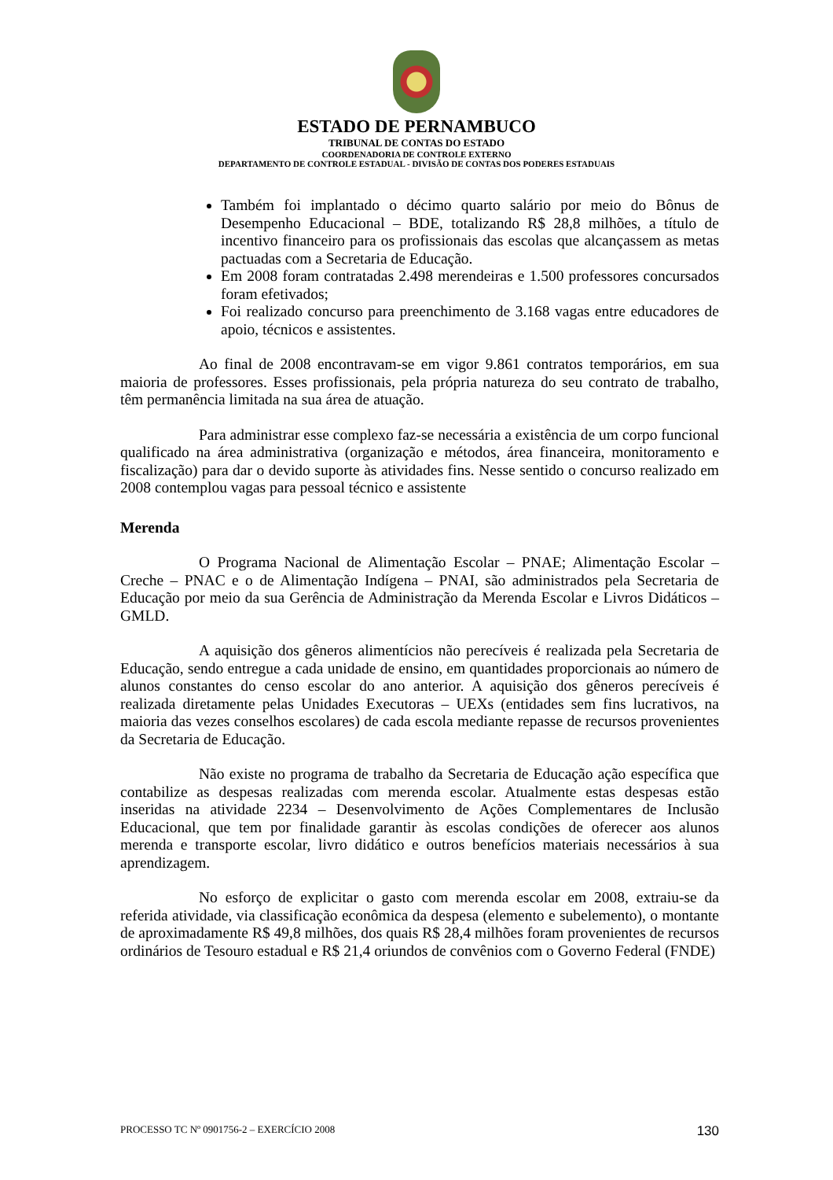ESTADO DE PERNAMBUCO
TRIBUNAL DE CONTAS DO ESTADO
COORDENADORIA DE CONTROLE EXTERNO
DEPARTAMENTO DE CONTROLE ESTADUAL - DIVISÃO DE CONTAS DOS PODERES ESTADUAIS
Também foi implantado o décimo quarto salário por meio do Bônus de Desempenho Educacional – BDE, totalizando R$ 28,8 milhões, a título de incentivo financeiro para os profissionais das escolas que alcançassem as metas pactuadas com a Secretaria de Educação.
Em 2008 foram contratadas 2.498 merendeiras e 1.500 professores concursados foram efetivados;
Foi realizado concurso para preenchimento de 3.168 vagas entre educadores de apoio, técnicos e assistentes.
Ao final de 2008 encontravam-se em vigor 9.861 contratos temporários, em sua maioria de professores. Esses profissionais, pela própria natureza do seu contrato de trabalho, têm permanência limitada na sua área de atuação.
Para administrar esse complexo faz-se necessária a existência de um corpo funcional qualificado na área administrativa (organização e métodos, área financeira, monitoramento e fiscalização) para dar o devido suporte às atividades fins. Nesse sentido o concurso realizado em 2008 contemplou vagas para pessoal técnico e assistente
Merenda
O Programa Nacional de Alimentação Escolar – PNAE; Alimentação Escolar – Creche – PNAC e o de Alimentação Indígena – PNAI, são administrados pela Secretaria de Educação por meio da sua Gerência de Administração da Merenda Escolar e Livros Didáticos – GMLD.
A aquisição dos gêneros alimentícios não perecíveis é realizada pela Secretaria de Educação, sendo entregue a cada unidade de ensino, em quantidades proporcionais ao número de alunos constantes do censo escolar do ano anterior. A aquisição dos gêneros perecíveis é realizada diretamente pelas Unidades Executoras – UEXs (entidades sem fins lucrativos, na maioria das vezes conselhos escolares) de cada escola mediante repasse de recursos provenientes da Secretaria de Educação.
Não existe no programa de trabalho da Secretaria de Educação ação específica que contabilize as despesas realizadas com merenda escolar. Atualmente estas despesas estão inseridas na atividade 2234 – Desenvolvimento de Ações Complementares de Inclusão Educacional, que tem por finalidade garantir às escolas condições de oferecer aos alunos merenda e transporte escolar, livro didático e outros benefícios materiais necessários à sua aprendizagem.
No esforço de explicitar o gasto com merenda escolar em 2008, extraiu-se da referida atividade, via classificação econômica da despesa (elemento e subelemento), o montante de aproximadamente R$ 49,8 milhões, dos quais R$ 28,4 milhões foram provenientes de recursos ordinários de Tesouro estadual e R$ 21,4 oriundos de convênios com o Governo Federal (FNDE)
PROCESSO TC Nº 0901756-2 – EXERCÍCIO 2008 130